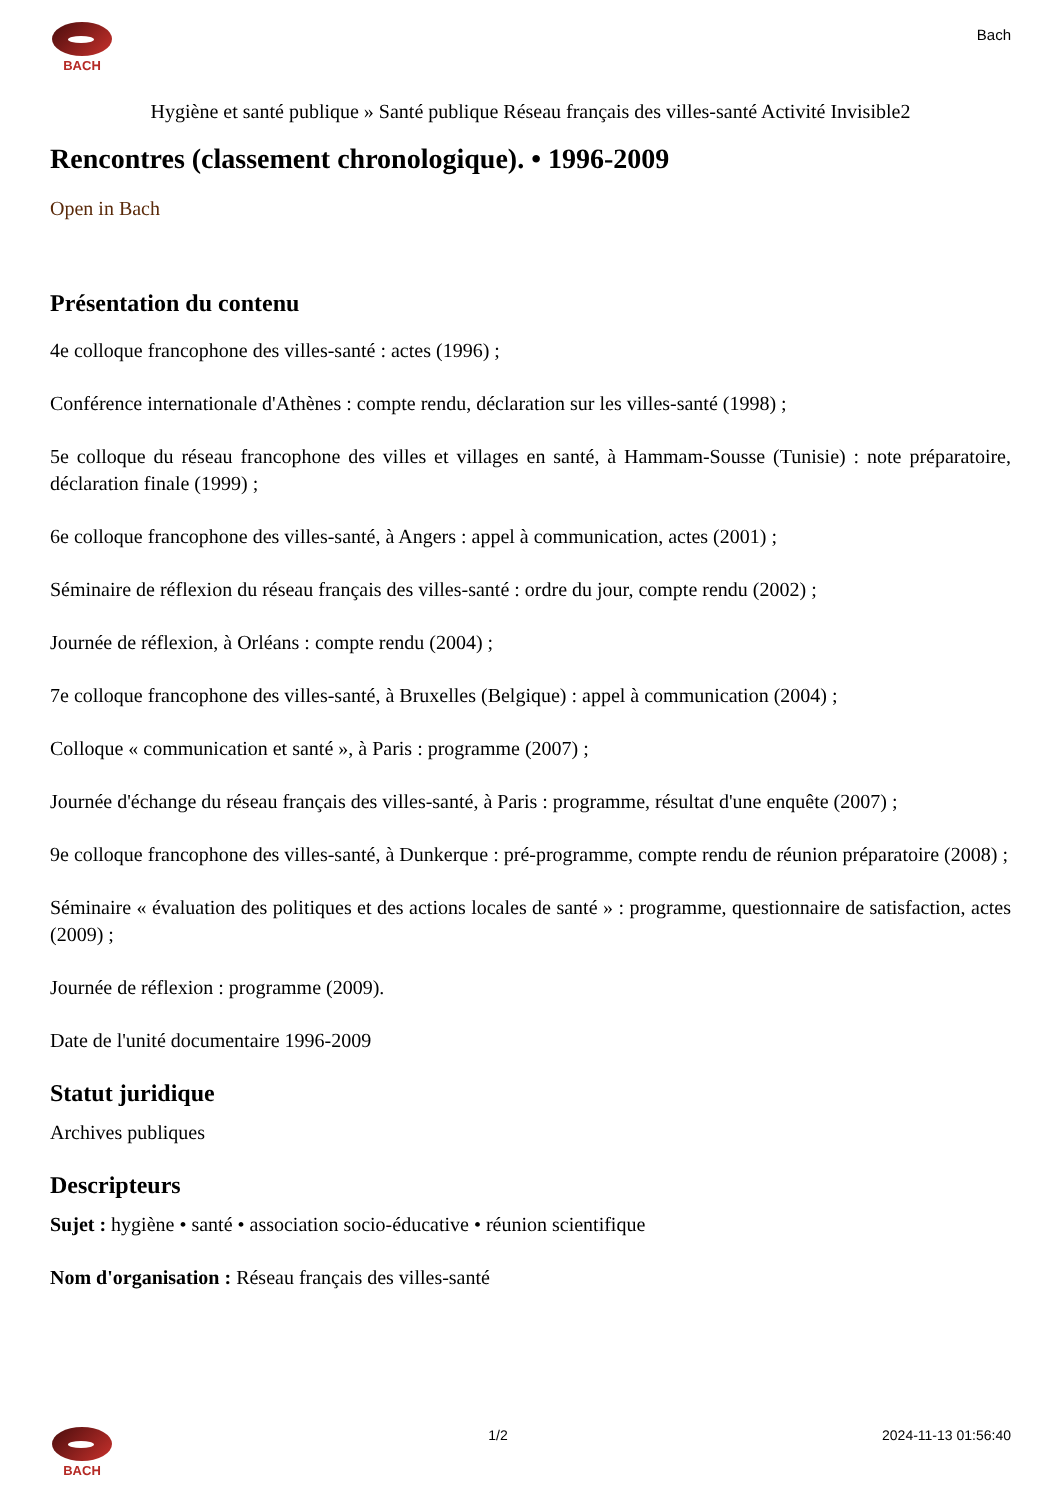BACH
Bach
Hygiène et santé publique » Santé publique Réseau français des villes-santé Activité Invisible2
Rencontres (classement chronologique). • 1996-2009
Open in Bach
Présentation du contenu
4e colloque francophone des villes-santé : actes (1996) ;
Conférence internationale d'Athènes : compte rendu, déclaration sur les villes-santé (1998) ;
5e colloque du réseau francophone des villes et villages en santé, à Hammam-Sousse (Tunisie) : note préparatoire, déclaration finale (1999) ;
6e colloque francophone des villes-santé, à Angers : appel à communication, actes (2001) ;
Séminaire de réflexion du réseau français des villes-santé : ordre du jour, compte rendu (2002) ;
Journée de réflexion, à Orléans : compte rendu (2004) ;
7e colloque francophone des villes-santé, à Bruxelles (Belgique) : appel à communication (2004) ;
Colloque « communication et santé », à Paris : programme (2007) ;
Journée d'échange du réseau français des villes-santé, à Paris : programme, résultat d'une enquête (2007) ;
9e colloque francophone des villes-santé, à Dunkerque : pré-programme, compte rendu de réunion préparatoire (2008) ;
Séminaire « évaluation des politiques et des actions locales de santé » : programme, questionnaire de satisfaction, actes (2009) ;
Journée de réflexion : programme (2009).
Date de l'unité documentaire 1996-2009
Statut juridique
Archives publiques
Descripteurs
Sujet : hygiène • santé • association socio-éducative • réunion scientifique
Nom d'organisation : Réseau français des villes-santé
BACH 1/2 2024-11-13 01:56:40